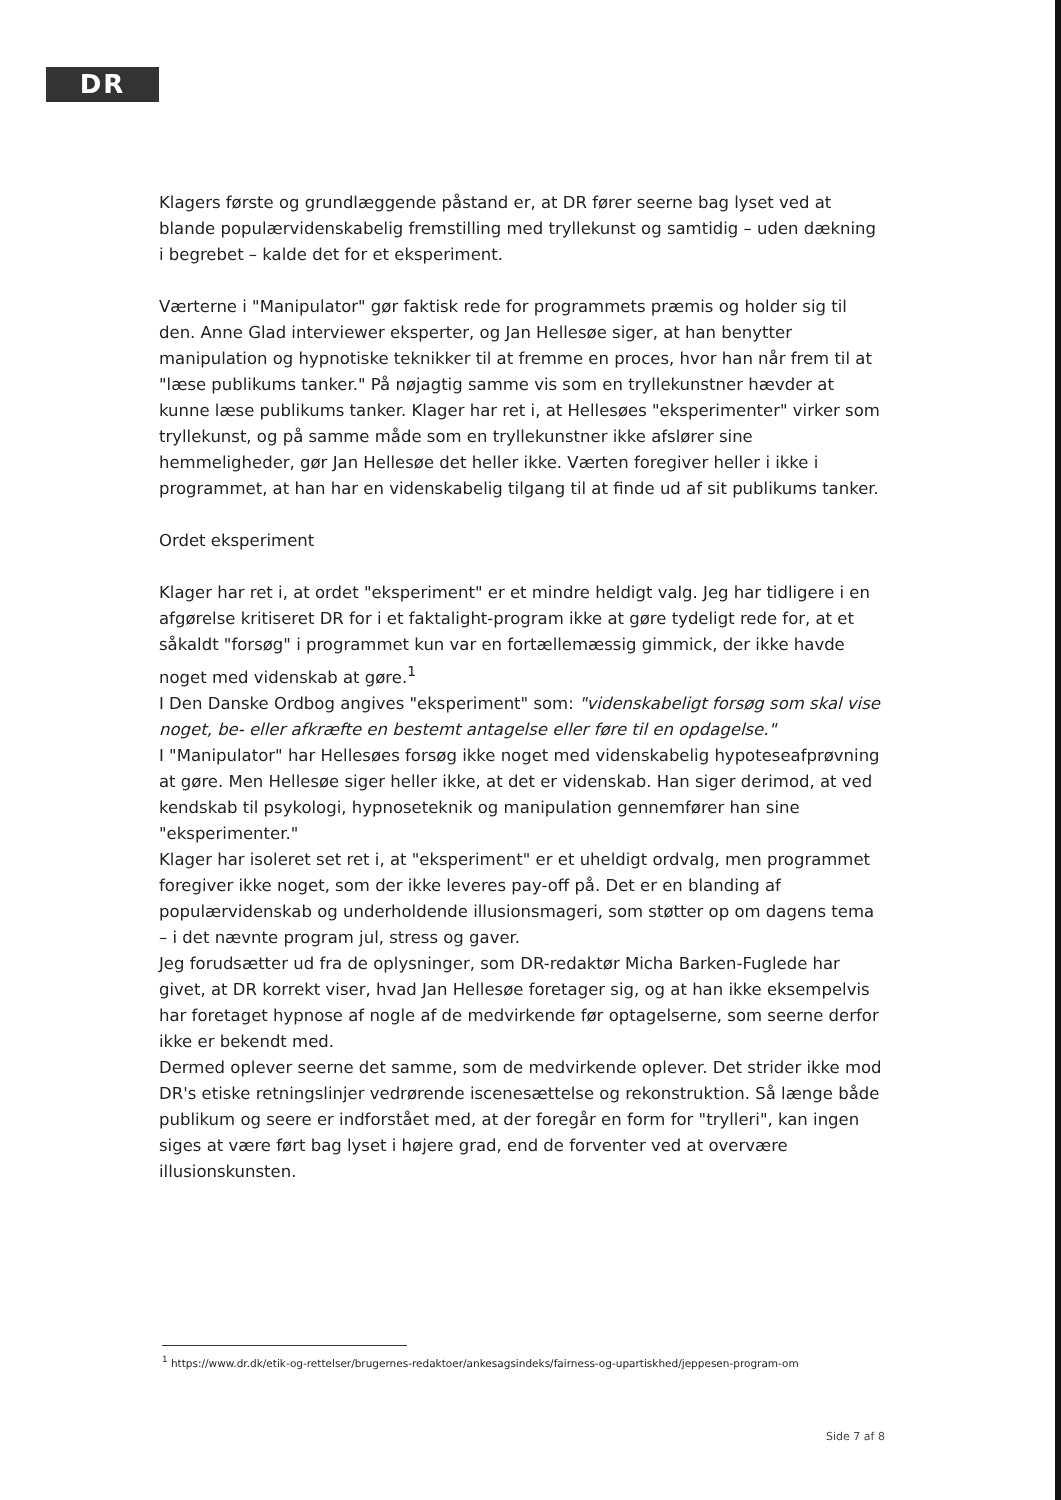DR
Klagers første og grundlæggende påstand er, at DR fører seerne bag lyset ved at blande populærvidenskabelig fremstilling med tryllekunst og samtidig – uden dækning i begrebet – kalde det for et eksperiment.
Værterne i "Manipulator" gør faktisk rede for programmets præmis og holder sig til den. Anne Glad interviewer eksperter, og Jan Hellesøe siger, at han benytter manipulation og hypnotiske teknikker til at fremme en proces, hvor han når frem til at "læse publikums tanker." På nøjagtig samme vis som en tryllekunstner hævder at kunne læse publikums tanker. Klager har ret i, at Hellesøes "eksperimenter" virker som tryllekunst, og på samme måde som en tryllekunstner ikke afslører sine hemmeligheder, gør Jan Hellesøe det heller ikke. Værten foregiver heller i ikke i programmet, at han har en videnskabelig tilgang til at finde ud af sit publikums tanker.
Ordet eksperiment
Klager har ret i, at ordet "eksperiment" er et mindre heldigt valg. Jeg har tidligere i en afgørelse kritiseret DR for i et faktalight-program ikke at gøre tydeligt rede for, at et såkaldt "forsøg" i programmet kun var en fortællemæssig gimmick, der ikke havde noget med videnskab at gøre.<sup>1</sup>
I Den Danske Ordbog angives "eksperiment" som: "videnskabeligt forsøg som skal vise noget, be- eller afkræfte en bestemt antagelse eller føre til en opdagelse."
I "Manipulator" har Hellesøes forsøg ikke noget med videnskabelig hypoteseafprøvning at gøre. Men Hellesøe siger heller ikke, at det er videnskab. Han siger derimod, at ved kendskab til psykologi, hypnoseteknik og manipulation gennemfører han sine "eksperimenter."
Klager har isoleret set ret i, at "eksperiment" er et uheldigt ordvalg, men programmet foregiver ikke noget, som der ikke leveres pay-off på. Det er en blanding af populærvidenskab og underholdende illusionsmageri, som støtter op om dagens tema – i det nævnte program jul, stress og gaver.
Jeg forudsætter ud fra de oplysninger, som DR-redaktør Micha Barken-Fuglede har givet, at DR korrekt viser, hvad Jan Hellesøe foretager sig, og at han ikke eksempelvis har foretaget hypnose af nogle af de medvirkende før optagelserne, som seerne derfor ikke er bekendt med.
Dermed oplever seerne det samme, som de medvirkende oplever. Det strider ikke mod DR's etiske retningslinjer vedrørende iscenesættelse og rekonstruktion. Så længe både publikum og seere er indforstået med, at der foregår en form for "trylleri", kan ingen siges at være ført bag lyset i højere grad, end de forventer ved at overvære illusionskunsten.
<sup>1</sup> https://www.dr.dk/etik-og-rettelser/brugernes-redaktoer/ankesagsindeks/fairness-og-upartiskhed/jeppesen-program-om
Side 7 af 8